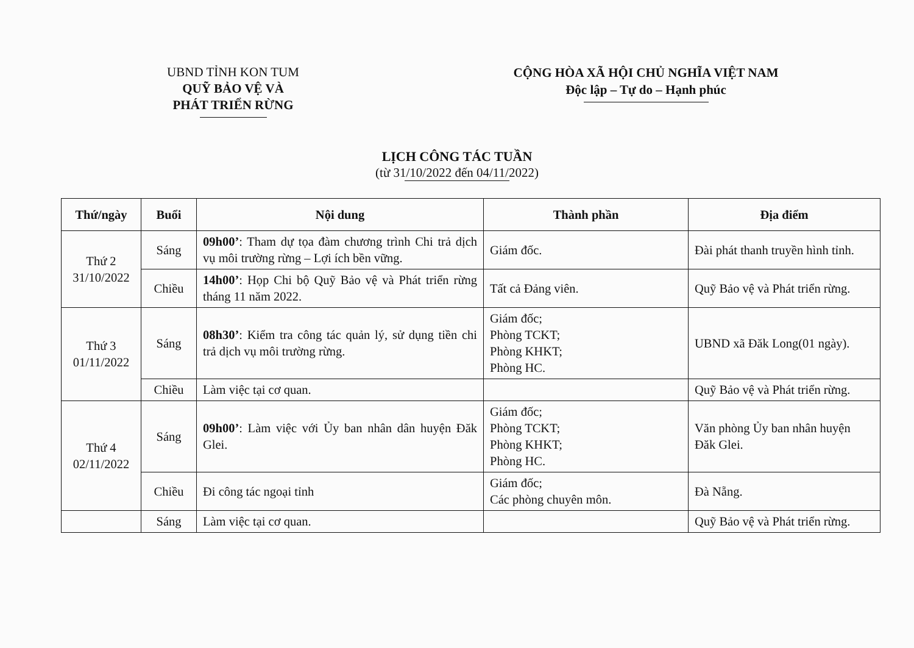UBND TỈNH KON TUM
QUỸ BẢO VỆ VÀ
PHÁT TRIỂN RỪNG
CỘNG HÒA XÃ HỘI CHỦ NGHĨA VIỆT NAM
Độc lập – Tự do – Hạnh phúc
LỊCH CÔNG TÁC TUẦN
(từ 31/10/2022 đến 04/11/2022)
| Thứ/ngày | Buổi | Nội dung | Thành phần | Địa điểm |
| --- | --- | --- | --- | --- |
| Thứ 2 31/10/2022 | Sáng | 09h00’ : Tham dự tọa đàm chương trình Chi trả dịch vụ môi trường rừng – Lợi ích bền vững. | Giám đốc. | Đài phát thanh truyền hình tỉnh. |
| | Chiều | 14h00’ : Họp Chi bộ Quỹ Bảo vệ và Phát triển rừng tháng 11 năm 2022. | Tất cả Đảng viên. | Quỹ Bảo vệ và Phát triển rừng. |
| Thứ 3 01/11/2022 | Sáng | 08h30’ : Kiểm tra công tác quản lý, sử dụng tiền chi trả dịch vụ môi trường rừng. | Giám đốc; Phòng TCKT; Phòng KHKT; Phòng HC. | UBND xã Đăk Long(01 ngày). |
| | Chiều | Làm việc tại cơ quan. | | Quỹ Bảo vệ và Phát triển rừng. |
| Thứ 4 02/11/2022 | Sáng | 09h00’ : Làm việc với Ủy ban nhân dân huyện Đăk Glei. | Giám đốc; Phòng TCKT; Phòng KHKT; Phòng HC. | Văn phòng Ủy ban nhân huyện Đăk Glei. |
| | Chiều | Đi công tác ngoại tỉnh | Giám đốc; Các phòng chuyên môn. | Đà Nẵng. |
| | Sáng | Làm việc tại cơ quan. | | Quỹ Bảo vệ và Phát triển rừng. |